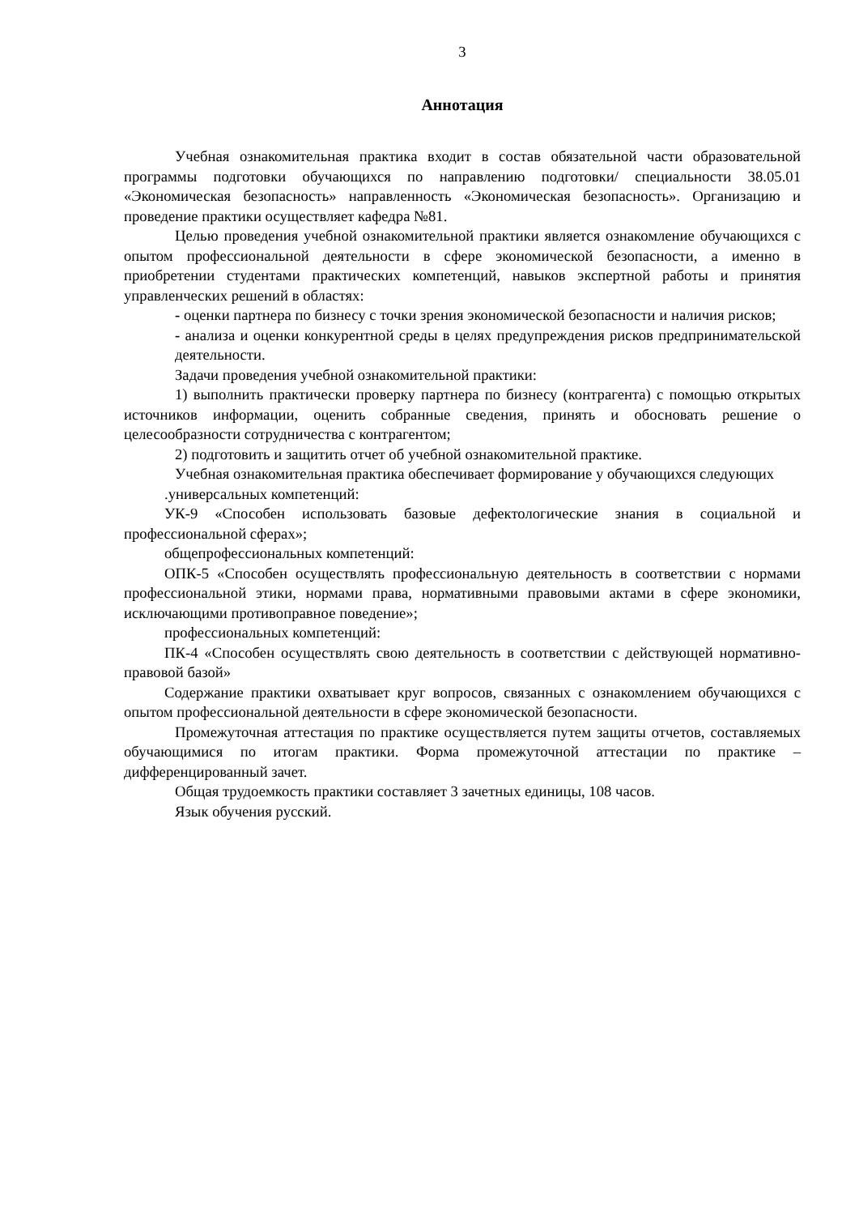3
Аннотация
Учебная ознакомительная практика входит в состав обязательной части образовательной программы подготовки обучающихся по направлению подготовки/ специальности 38.05.01 «Экономическая безопасность» направленность «Экономическая безопасность». Организацию и проведение практики осуществляет кафедра №81.
Целью проведения учебной ознакомительной практики является ознакомление обучающихся с опытом профессиональной деятельности в сфере экономической безопасности, а именно в приобретении студентами практических компетенций, навыков экспертной работы и принятия управленческих решений в областях:
- оценки партнера по бизнесу с точки зрения экономической безопасности и наличия рисков;
- анализа и оценки конкурентной среды в целях предупреждения рисков предпринимательской деятельности.
Задачи проведения учебной ознакомительной практики:
1) выполнить практически проверку партнера по бизнесу (контрагента) с помощью открытых источников информации, оценить собранные сведения, принять и обосновать решение о целесообразности сотрудничества с контрагентом;
2) подготовить и защитить отчет об учебной ознакомительной практике.
Учебная ознакомительная практика обеспечивает формирование у обучающихся следующих
.универсальных компетенций:
УК-9 «Способен использовать базовые дефектологические знания в социальной и профессиональной сферах»;
общепрофессиональных компетенций:
ОПК-5 «Способен осуществлять профессиональную деятельность в соответствии с нормами профессиональной этики, нормами права, нормативными правовыми актами в сфере экономики, исключающими противоправное поведение»;
профессиональных компетенций:
ПК-4 «Способен осуществлять свою деятельность в соответствии с действующей нормативно-правовой базой»
Содержание практики охватывает круг вопросов, связанных с ознакомлением обучающихся с опытом профессиональной деятельности в сфере экономической безопасности.
Промежуточная аттестация по практике осуществляется путем защиты отчетов, составляемых обучающимися по итогам практики. Форма промежуточной аттестации по практике – дифференцированный зачет.
Общая трудоемкость практики составляет 3 зачетных единицы, 108 часов.
Язык обучения русский.